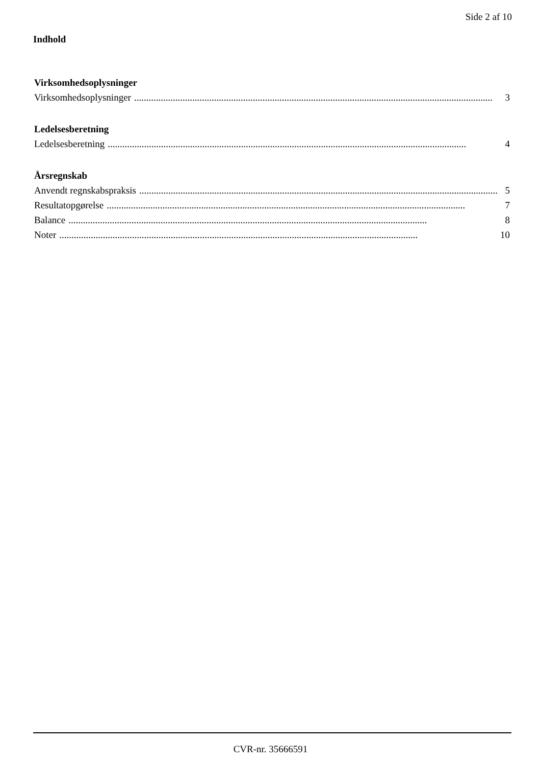Side 2 af 10
Indhold
Virksomhedsoplysninger
Virksomhedsoplysninger.................................................................................................................................................... 3
Ledelsesberetning
Ledelsesberetning.................................................................................................................................................... 4
Årsregnskab
Anvendt regnskabspraksis.................................................................................................................................................... 5
Resultatopgørelse.................................................................................................................................................... 7
Balance.................................................................................................................................................... 8
Noter.................................................................................................................................................... 10
CVR-nr. 35666591